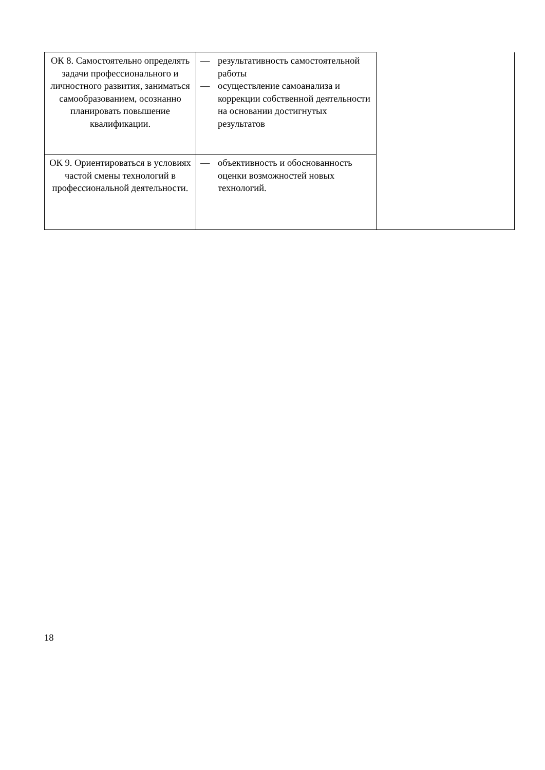| ОК 8. Самостоятельно определять задачи профессионального и личностного развития, заниматься самообразованием, осознанно планировать повышение квалификации. | — результативность самостоятельной работы — осуществление самоанализа и коррекции собственной деятельности на основании достигнутых результатов | |
| ОК 9. Ориентироваться в условиях частой смены технологий в профессиональной деятельности. | — объективность и обоснованность оценки возможностей новых технологий. | |
18